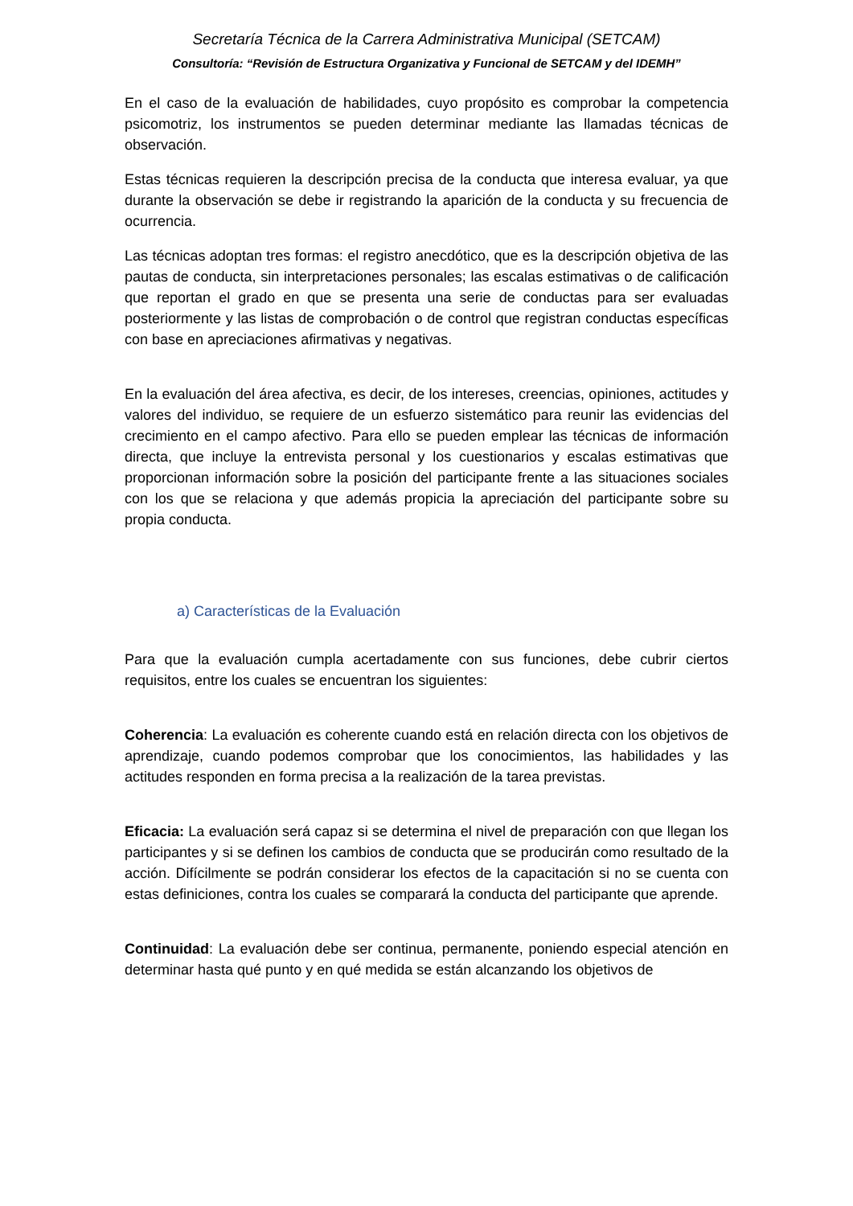Secretaría Técnica de la Carrera Administrativa Municipal (SETCAM)
Consultoría: “Revisión de Estructura Organizativa y Funcional de SETCAM y del IDEMH”
En el caso de la evaluación de habilidades, cuyo propósito es comprobar la competencia psicomotriz, los instrumentos se pueden determinar mediante las llamadas técnicas de observación.
Estas técnicas requieren la descripción precisa de la conducta que interesa evaluar, ya que durante la observación se debe ir registrando la aparición de la conducta y su frecuencia de ocurrencia.
Las técnicas adoptan tres formas: el registro anecdótico, que es la descripción objetiva de las pautas de conducta, sin interpretaciones personales; las escalas estimativas o de calificación que reportan el grado en que se presenta una serie de conductas para ser evaluadas posteriormente y las listas de comprobación o de control que registran conductas específicas con base en apreciaciones afirmativas y negativas.
En la evaluación del área afectiva, es decir, de los intereses, creencias, opiniones, actitudes y valores del individuo, se requiere de un esfuerzo sistemático para reunir las evidencias del crecimiento en el campo afectivo. Para ello se pueden emplear las técnicas de información directa, que incluye la entrevista personal y los cuestionarios y escalas estimativas que proporcionan información sobre la posición del participante frente a las situaciones sociales con los que se relaciona y que además propicia la apreciación del participante sobre su propia conducta.
a) Características de la Evaluación
Para que la evaluación cumpla acertadamente con sus funciones, debe cubrir ciertos requisitos, entre los cuales se encuentran los siguientes:
Coherencia: La evaluación es coherente cuando está en relación directa con los objetivos de aprendizaje, cuando podemos comprobar que los conocimientos, las habilidades y las actitudes responden en forma precisa a la realización de la tarea previstas.
Eficacia: La evaluación será capaz si se determina el nivel de preparación con que llegan los participantes y si se definen los cambios de conducta que se producirán como resultado de la acción. Difícilmente se podrán considerar los efectos de la capacitación si no se cuenta con estas definiciones, contra los cuales se comparará la conducta del participante que aprende.
Continuidad: La evaluación debe ser continua, permanente, poniendo especial atención en determinar hasta qué punto y en qué medida se están alcanzando los objetivos de